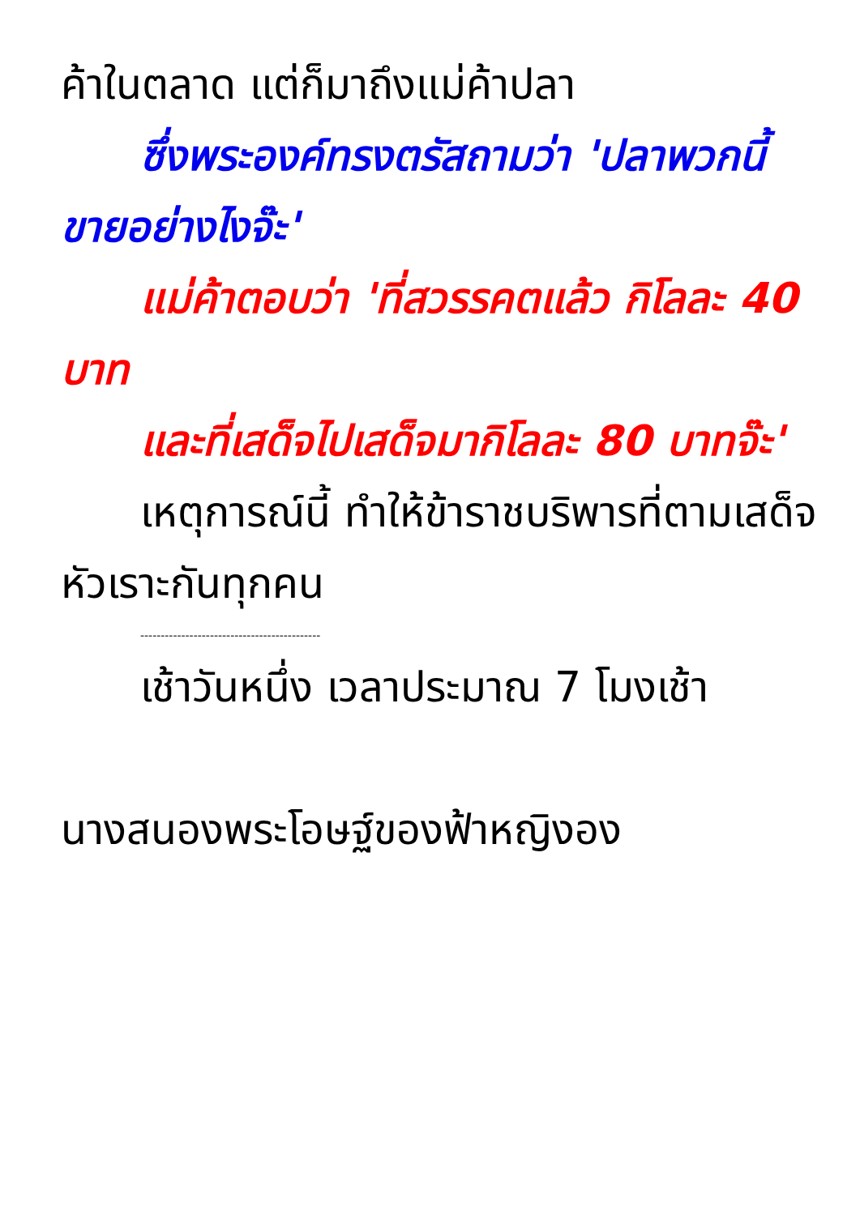ค้าในตลาด แต่ก็มาถึงแม่ค้าปลา
ซึ่งพระองค์ทรงตรัสถามว่า 'ปลาพวกนี้ขายอย่างไงจ๊ะ'
แม่ค้าตอบว่า 'ที่สวรรคตแล้ว กิโลละ 40 บาท
และที่เสด็จไปเสด็จมากิโลละ 80 บาทจ๊ะ'
เหตุการณ์นี้ ทำให้ข้าราชบริพารที่ตามเสด็จหัวเราะกันทุกคน
--------------------------------------------
เช้าวันหนึ่ง เวลาประมาณ 7 โมงเช้า
นางสนองพระโอษฐ์ของฟ้าหญิงอง